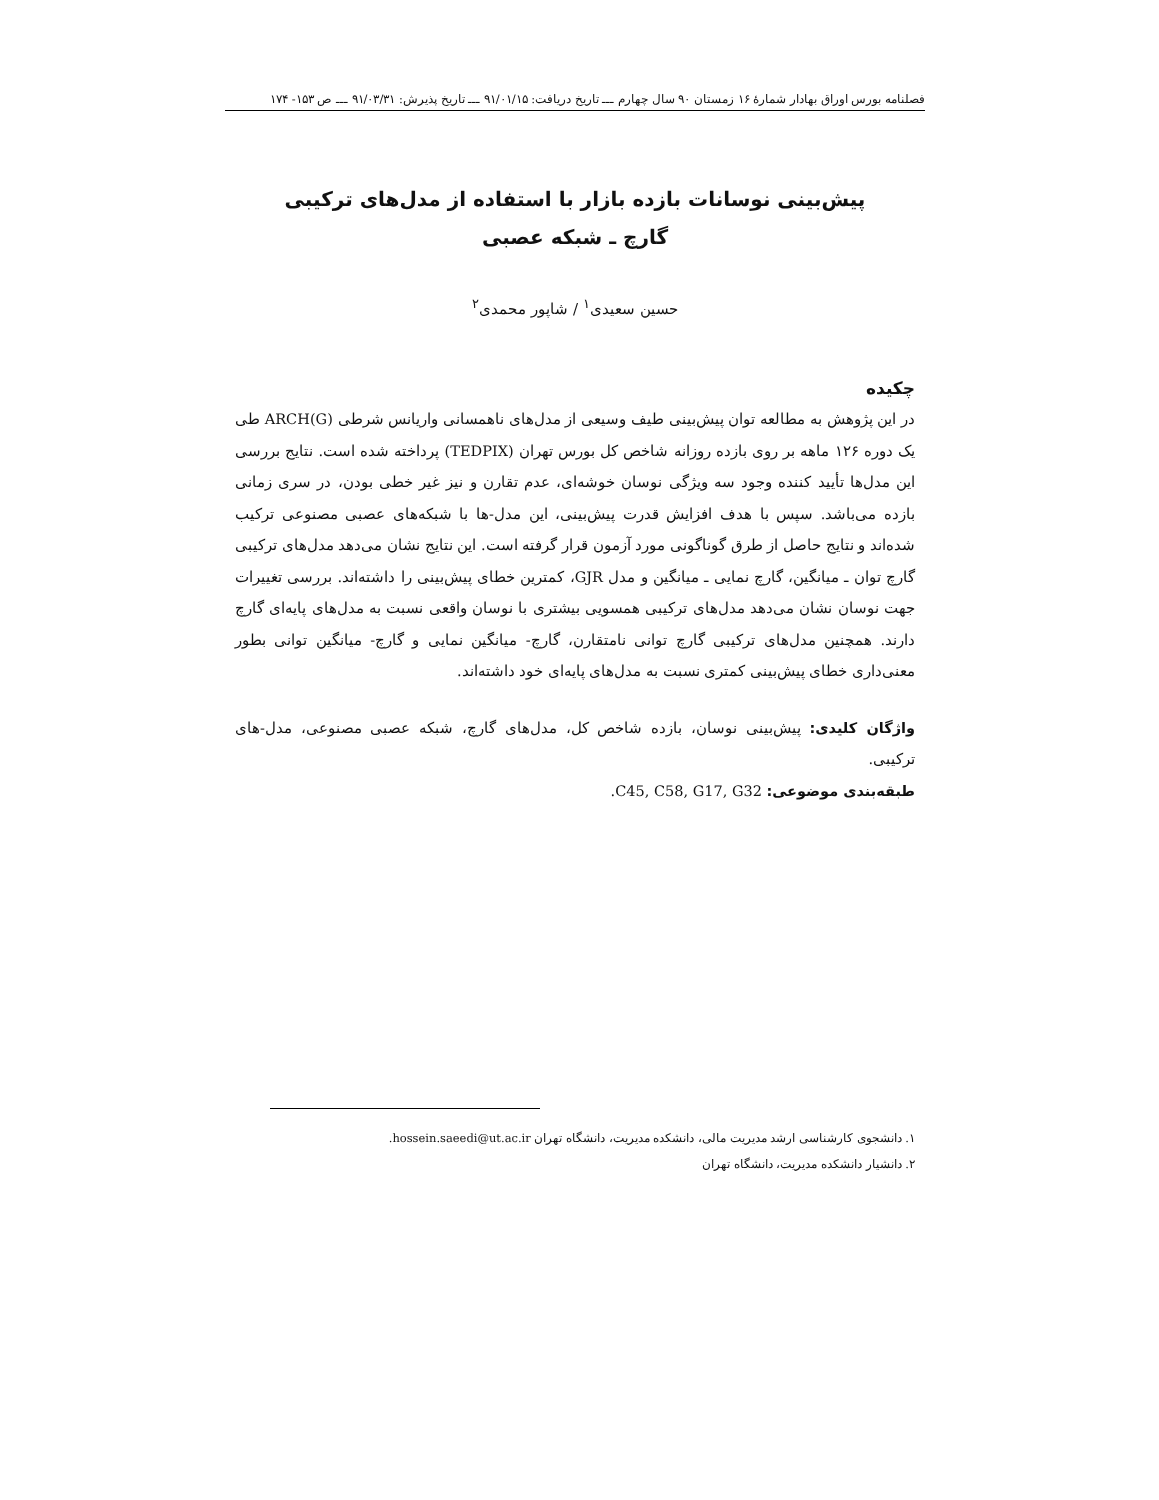فصلنامه بورس اوراق بهادار شمارهٔ ۱۶ زمستان ۹۰ سال چهارم ـــ تاریخ دریافت: ۹۱/۰۱/۱۵ ـــ تاریخ پذیرش: ۹۱/۰۳/۳۱ ـــ ص ۱۵۳- ۱۷۴
پیش‌بینی نوسانات بازده بازار با استفاده از مدل‌های ترکیبی
گارچ ـ شبکه عصبی
حسین سعیدی<sup>۱</sup> / شاپور محمدی<sup>۲</sup>
چکیده
در این پژوهش به مطالعه توان پیش‌بینی طیف وسیعی از مدل‌های ناهمسانی واریانس شرطی (G)ARCH طی یک دوره ۱۲۶ ماهه بر روی بازده روزانه شاخص کل بورس تهران (TEDPIX) پرداخته شده است. نتایج بررسی این مدل‌ها تأیید کننده وجود سه ویژگی نوسان خوشه‌ای، عدم تقارن و نیز غیر خطی بودن، در سری زمانی بازده می‌باشد. سپس با هدف افزایش قدرت پیش‌بینی، این مدل-ها با شبکه‌های عصبی مصنوعی ترکیب شده‌اند و نتایج حاصل از طرق گوناگونی مورد آزمون قرار گرفته است. این نتایج نشان می‌دهد مدل‌های ترکیبی گارچ توان ـ میانگین، گارچ نمایی ـ میانگین و مدل GJR، کمترین خطای پیش‌بینی را داشته‌اند. بررسی تغییرات جهت نوسان نشان می‌دهد مدل‌های ترکیبی همسویی بیشتری با نوسان واقعی نسبت به مدل‌های پایه‌ای گارچ دارند. همچنین مدل‌های ترکیبی گارچ توانی نامتقارن، گارچ- میانگین نمایی و گارچ- میانگین توانی بطور معنی‌داری خطای پیش‌بینی کمتری نسبت به مدل‌های پایه‌ای خود داشته‌اند.
واژگان کلیدی: پیش‌بینی نوسان، بازده شاخص کل، مدل‌های گارچ، شبکه عصبی مصنوعی، مدل-های ترکیبی.
طبقه‌بندی موضوعی: C45, C58, G17, G32.
۱. دانشجوی کارشناسی ارشد مدیریت مالی، دانشکده مدیریت، دانشگاه تهران hossein.saeedi@ut.ac.ir.
۲. دانشیار دانشکده مدیریت، دانشگاه تهران